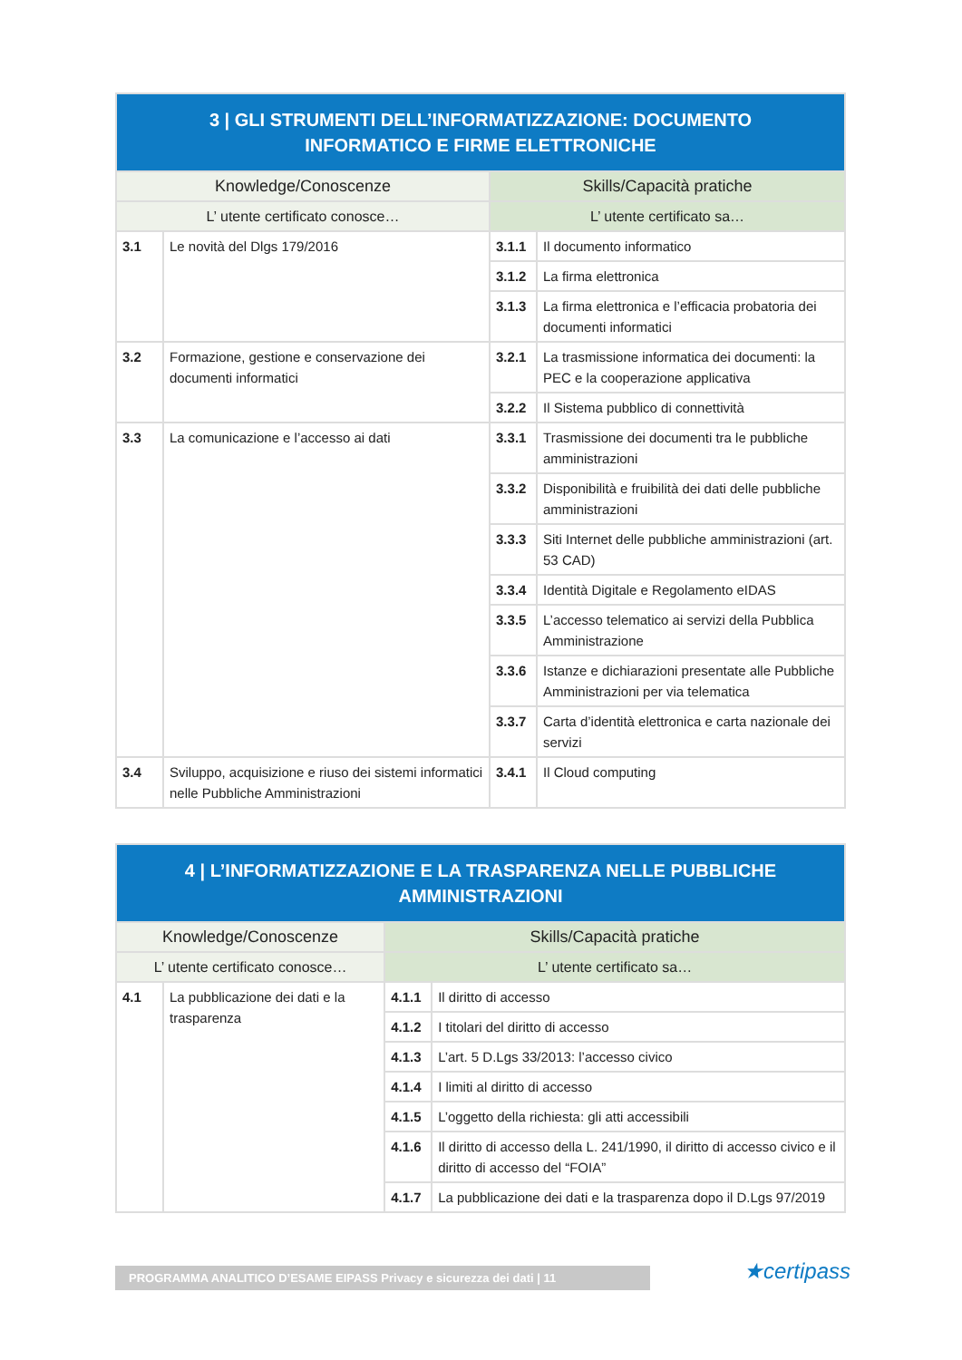| 3 / GLI STRUMENTI DELL’INFORMATIZZAZIONE: DOCUMENTO INFORMATICO E FIRME ELETTRONICHE | | | |
| --- | --- | --- | --- |
| Knowledge/Conoscenze | | Skills/Capacità pratiche | |
| L’ utente certificato conosce… | | L’ utente certificato sa… | |
| 3.1 | Le novità del Dlgs 179/2016 | 3.1.1 | Il documento informatico |
| | | 3.1.2 | La firma elettronica |
| | | 3.1.3 | La firma elettronica e l’efficacia probatoria dei documenti informatici |
| 3.2 | Formazione, gestione e conservazione dei documenti informatici | 3.2.1 | La trasmissione informatica dei documenti: la PEC e la cooperazione applicativa |
| | | 3.2.2 | Il Sistema pubblico di connettività |
| 3.3 | La comunicazione e l’accesso ai dati | 3.3.1 | Trasmissione dei documenti tra le pubbliche amministrazioni |
| | | 3.3.2 | Disponibilità e fruibilità dei dati delle pubbliche amministrazioni |
| | | 3.3.3 | Siti Internet delle pubbliche amministrazioni (art. 53 CAD) |
| | | 3.3.4 | Identità Digitale e Regolamento eIDAS |
| | | 3.3.5 | L’accesso telematico ai servizi della Pubblica Amministrazione |
| | | 3.3.6 | Istanze e dichiarazioni presentate alle Pubbliche Amministrazioni per via telematica |
| | | 3.3.7 | Carta d’identità elettronica e carta nazionale dei servizi |
| 3.4 | Sviluppo, acquisizione e riuso dei sistemi informatici nelle Pubbliche Amministrazioni | 3.4.1 | Il Cloud computing |
| 4 / L’INFORMATIZZAZIONE E LA TRASPARENZA NELLE PUBBLICHE AMMINISTRAZIONI | | | |
| --- | --- | --- | --- |
| Knowledge/Conoscenze | | Skills/Capacità pratiche | |
| L’ utente certificato conosce… | | L’ utente certificato sa… | |
| 4.1 | La pubblicazione dei dati e la trasparenza | 4.1.1 | Il diritto di accesso |
| | | 4.1.2 | I titolari del diritto di accesso |
| | | 4.1.3 | L’art. 5 D.Lgs 33/2013: l’accesso civico |
| | | 4.1.4 | I limiti al diritto di accesso |
| | | 4.1.5 | L’oggetto della richiesta: gli atti accessibili |
| | | 4.1.6 | Il diritto di accesso della L. 241/1990, il diritto di accesso civico e il diritto di accesso del “FOIA” |
| | | 4.1.7 | La pubblicazione dei dati e la trasparenza dopo il D.Lgs 97/2019 |
PROGRAMMA ANALITICO D’ESAME EIPASS Privacy e sicurezza dei dati | 11 ★certipass